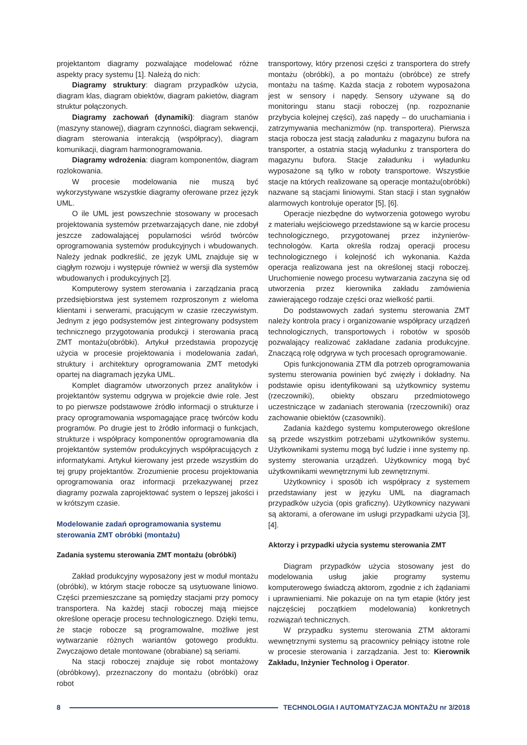projektantom diagramy pozwalające modelować różne aspekty pracy systemu [1]. Należą do nich:
Diagramy struktury: diagram przypadków użycia, diagram klas, diagram obiektów, diagram pakietów, diagram struktur połączonych.
Diagramy zachowań (dynamiki): diagram stanów (maszyny stanowej), diagram czynności, diagram sekwencji, diagram sterowania interakcją (współpracy), diagram komunikacji, diagram harmonogramowania.
Diagramy wdrożenia: diagram komponentów, diagram rozlokowania.
W procesie modelowania nie muszą być wykorzystywane wszystkie diagramy oferowane przez język UML.
O ile UML jest powszechnie stosowany w procesach projektowania systemów przetwarzających dane, nie zdobył jeszcze zadowalającej popularności wśród twórców oprogramowania systemów produkcyjnych i wbudowanych. Należy jednak podkreślić, ze język UML znajduje się w ciągłym rozwoju i występuje również w wersji dla systemów wbudowanych i produkcyjnych [2].
Komputerowy system sterowania i zarządzania pracą przedsiębiorstwa jest systemem rozproszonym z wieloma klientami i serwerami, pracującym w czasie rzeczywistym. Jednym z jego podsystemów jest zintegrowany podsystem technicznego przygotowania produkcji i sterowania pracą ZMT montażu(obróbki). Artykuł przedstawia propozycję użycia w procesie projektowania i modelowania zadań, struktury i architektury oprogramowania ZMT metodyki opartej na diagramach języka UML.
Komplet diagramów utworzonych przez analityków i projektantów systemu odgrywa w projekcie dwie role. Jest to po pierwsze podstawowe źródło informacji o strukturze i pracy oprogramowania wspomagające pracę twórców kodu programów. Po drugie jest to źródło informacji o funkcjach, strukturze i współpracy komponentów oprogramowania dla projektantów systemów produkcyjnych współpracujących z informatykami. Artykuł kierowany jest przede wszystkim do tej grupy projektantów. Zrozumienie procesu projektowania oprogramowania oraz informacji przekazywanej przez diagramy pozwala zaprojektować system o lepszej jakości i w krótszym czasie.
Modelowanie zadań oprogramowania systemu sterowania ZMT obróbki (montażu)
Zadania systemu sterowania ZMT montażu (obróbki)
Zakład produkcyjny wyposażony jest w moduł montażu (obróbki), w którym stacje robocze są usytuowane liniowo. Części przemieszczane są pomiędzy stacjami przy pomocy transportera. Na każdej stacji roboczej mają miejsce określone operacje procesu technologicznego. Dzięki temu, że stacje robocze są programowalne, możliwe jest wytwarzanie różnych wariantów gotowego produktu. Zwyczajowo detale montowane (obrabiane) są seriami.
Na stacji roboczej znajduje się robot montażowy (obróbkowy), przeznaczony do montażu (obróbki) oraz robot
transportowy, który przenosi części z transportera do strefy montażu (obróbki), a po montażu (obróbce) ze strefy montażu na taśmę. Każda stacja z robotem wyposażona jest w sensory i napędy. Sensory używane są do monitoringu stanu stacji roboczej (np. rozpoznanie przybycia kolejnej części), zaś napędy – do uruchamiania i zatrzymywania mechanizmów (np. transportera). Pierwsza stacja robocza jest stacją załadunku z magazynu bufora na transporter, a ostatnia stacją wyładunku z transportera do magazynu bufora. Stacje załadunku i wyładunku wyposażone są tylko w roboty transportowe. Wszystkie stacje na których realizowane są operacje montażu(obróbki) nazwane są stacjami liniowymi. Stan stacji i stan sygnałów alarmowych kontroluje operator [5], [6].
Operacje niezbędne do wytworzenia gotowego wyrobu z materiału wejściowego przedstawione są w karcie procesu technologicznego, przygotowanej przez inżynierów-technologów. Karta określa rodzaj operacji procesu technologicznego i kolejność ich wykonania. Każda operacja realizowana jest na określonej stacji roboczej. Uruchomienie nowego procesu wytwarzania zaczyna się od utworzenia przez kierownika zakładu zamówienia zawierającego rodzaje części oraz wielkość partii.
Do podstawowych zadań systemu sterowania ZMT należy kontrola pracy i organizowanie współpracy urządzeń technologicznych, transportowych i robotów w sposób pozwalający realizować zakładane zadania produkcyjne. Znaczącą rolę odgrywa w tych procesach oprogramowanie.
Opis funkcjonowania ZTM dla potrzeb oprogramowania systemu sterowania powinien być zwięzły i dokładny. Na podstawie opisu identyfikowani są użytkownicy systemu (rzeczowniki), obiekty obszaru przedmiotowego uczestniczące w zadaniach sterowania (rzeczowniki) oraz zachowanie obiektów (czasowniki).
Zadania każdego systemu komputerowego określone są przede wszystkim potrzebami użytkowników systemu. Użytkownikami systemu mogą być ludzie i inne systemy np. systemy sterowania urządzeń. Użytkownicy mogą być użytkownikami wewnętrznymi lub zewnętrznymi.
Użytkownicy i sposób ich współpracy z systemem przedstawiany jest w języku UML na diagramach przypadków użycia (opis graficzny). Użytkownicy nazywani są aktorami, a oferowane im usługi przypadkami użycia [3], [4].
Aktorzy i przypadki użycia systemu sterowania ZMT
Diagram przypadków użycia stosowany jest do modelowania usług jakie programy systemu komputerowego świadczą aktorom, zgodnie z ich żądaniami i uprawnieniami. Nie pokazuje on na tym etapie (który jest najczęściej początkiem modelowania) konkretnych rozwiązań technicznych.
W przypadku systemu sterowania ZTM aktorami wewnętrznymi systemu są pracownicy pełniący istotne role w procesie sterowania i zarządzania. Jest to: Kierownik Zakładu, Inżynier Technolog i Operator.
8 TECHNOLOGIA I AUTOMATYZACJA MONTAŻU nr 3/2018